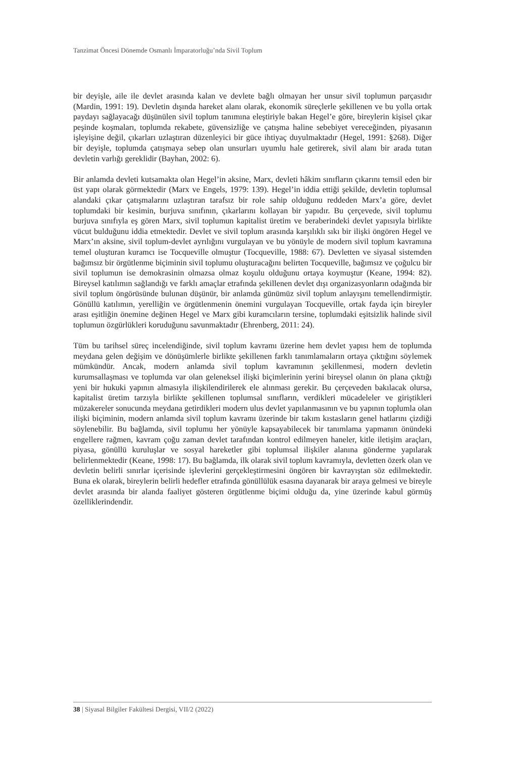Tanzimat Öncesi Dönemde Osmanlı İmparatorluğu’nda Sivil Toplum
bir deyişle, aile ile devlet arasında kalan ve devlete bağlı olmayan her unsur sivil toplumun parçasıdır (Mardin, 1991: 19). Devletin dışında hareket alanı olarak, ekonomik süreçlerle şekillenen ve bu yolla ortak paydayı sağlayacağı düşünülen sivil toplum tanımına eleştiriyle bakan Hegel’e göre, bireylerin kişisel çıkar peşinde koşmaları, toplumda rekabete, güvensizliğe ve çatışma haline sebebiyet vereceğinden, piyasanın işleyişine değil, çıkarları uzlaştıran düzenleyici bir güce ihtiyaç duyulmaktadır (Hegel, 1991: §268). Diğer bir deyişle, toplumda çatışmaya sebep olan unsurları uyumlu hale getirerek, sivil alanı bir arada tutan devletin varlığı gereklidir (Bayhan, 2002: 6).
Bir anlamda devleti kutsamakta olan Hegel’in aksine, Marx, devleti hâkim sınıfların çıkarını temsil eden bir üst yapı olarak görmektedir (Marx ve Engels, 1979: 139). Hegel’in iddia ettiği şekilde, devletin toplumsal alandaki çıkar çatışmalarını uzlaştıran tarafsız bir role sahip olduğunu reddeden Marx’a göre, devlet toplumdaki bir kesimin, burjuva sınıfının, çıkarlarını kollayan bir yapıdır. Bu çerçevede, sivil toplumu burjuva sınıfıyla eş gören Marx, sivil toplumun kapitalist üretim ve beraberindeki devlet yapısıyla birlikte vücut bulduğunu iddia etmektedir. Devlet ve sivil toplum arasında karşılıklı sıkı bir ilişki öngören Hegel ve Marx’ın aksine, sivil toplum-devlet ayrılığını vurgulayan ve bu yönüyle de modern sivil toplum kavramına temel oluşturan kuramcı ise Tocqueville olmuştur (Tocqueville, 1988: 67). Devletten ve siyasal sistemden bağımsız bir örgütlenme biçiminin sivil toplumu oluşturacağını belirten Tocqueville, bağımsız ve çoğulcu bir sivil toplumun ise demokrasinin olmazsa olmaz koşulu olduğunu ortaya koymuştur (Keane, 1994: 82). Bireysel katılımın sağlandığı ve farklı amaçlar etrafında şekillenen devlet dışı organizasyonların odağında bir sivil toplum öngörüsünde bulunan düşünür, bir anlamda günümüz sivil toplum anlayışını temellendirmiştir. Gönüllü katılımın, yerelliğin ve örgütlenmenin önemini vurgulayan Tocqueville, ortak fayda için bireyler arası eşitliğin önemine değinen Hegel ve Marx gibi kuramcıların tersine, toplumdaki eşitsizlik halinde sivil toplumun özgürlükleri koruduğunu savunmaktadır (Ehrenberg, 2011: 24).
Tüm bu tarihsel süreç incelendiğinde, sivil toplum kavramı üzerine hem devlet yapısı hem de toplumda meydana gelen değişim ve dönüşümlerle birlikte şekillenen farklı tanımlamaların ortaya çıktığını söylemek mümkündür. Ancak, modern anlamda sivil toplum kavramının şekillenmesi, modern devletin kurumsallaşması ve toplumda var olan geleneksel ilişki biçimlerinin yerini bireysel olanın ön plana çıktığı yeni bir hukuki yapının almasıyla ilişkilendirilerek ele alınması gerekir. Bu çerçeveden bakılacak olursa, kapitalist üretim tarzıyla birlikte şekillenen toplumsal sınıfların, verdikleri mücadeleler ve giriştikleri müzakereler sonucunda meydana getirdikleri modern ulus devlet yapılanmasının ve bu yapının toplumla olan ilişki biçiminin, modern anlamda sivil toplum kavramı üzerinde bir takım kıstasların genel hatlarını çizdiği söylenebilir. Bu bağlamda, sivil toplumu her yönüyle kapsayabilecek bir tanımlama yapmanın önündeki engellere rağmen, kavram çoğu zaman devlet tarafından kontrol edilmeyen haneler, kitle iletişim araçları, piyasa, gönüllü kuruluşlar ve sosyal hareketler gibi toplumsal ilişkiler alanına gönderme yapılarak belirlenmektedir (Keane, 1998: 17). Bu bağlamda, ilk olarak sivil toplum kavramıyla, devletten özerk olan ve devletin belirli sınırlar içerisinde işlevlerini gerçekleştirmesini öngören bir kavrayıştan söz edilmektedir. Buna ek olarak, bireylerin belirli hedefler etrafında gönüllülük esasına dayanarak bir araya gelmesi ve bireyle devlet arasında bir alanda faaliyet gösteren örgütlenme biçimi olduğu da, yine üzerinde kabul görmüş özelliklerindendir.
38 | Siyasal Bilgiler Fakültesi Dergisi, VII/2 (2022)